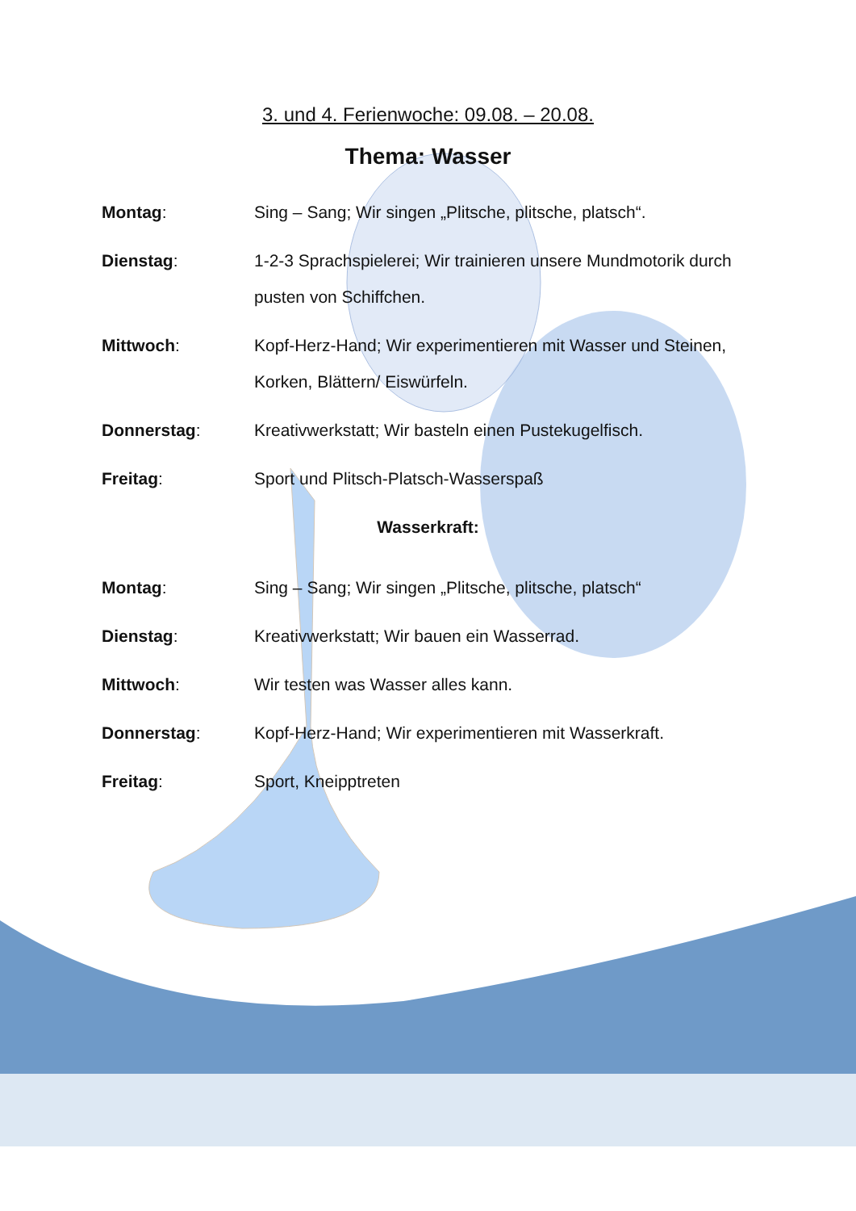3. und 4. Ferienwoche: 09.08. – 20.08.
Thema: Wasser
Montag: Sing – Sang; Wir singen „Plitsche, plitsche, platsch“.
Dienstag: 1-2-3 Sprachspielerei; Wir trainieren unsere Mundmotorik durch pusten von Schiffchen.
Mittwoch: Kopf-Herz-Hand; Wir experimentieren mit Wasser und Steinen, Korken, Blättern/ Eiswürfeln.
Donnerstag: Kreativwerkstatt; Wir basteln einen Pustekugelfisch.
Freitag: Sport und Plitsch-Platsch-Wasserspaß
Wasserkraft:
Montag: Sing – Sang; Wir singen „Plitsche, plitsche, platsch“
Dienstag: Kreativwerkstatt; Wir bauen ein Wasserrad.
Mittwoch: Wir testen was Wasser alles kann.
Donnerstag: Kopf-Herz-Hand; Wir experimentieren mit Wasserkraft.
Freitag: Sport, Kneipptreten